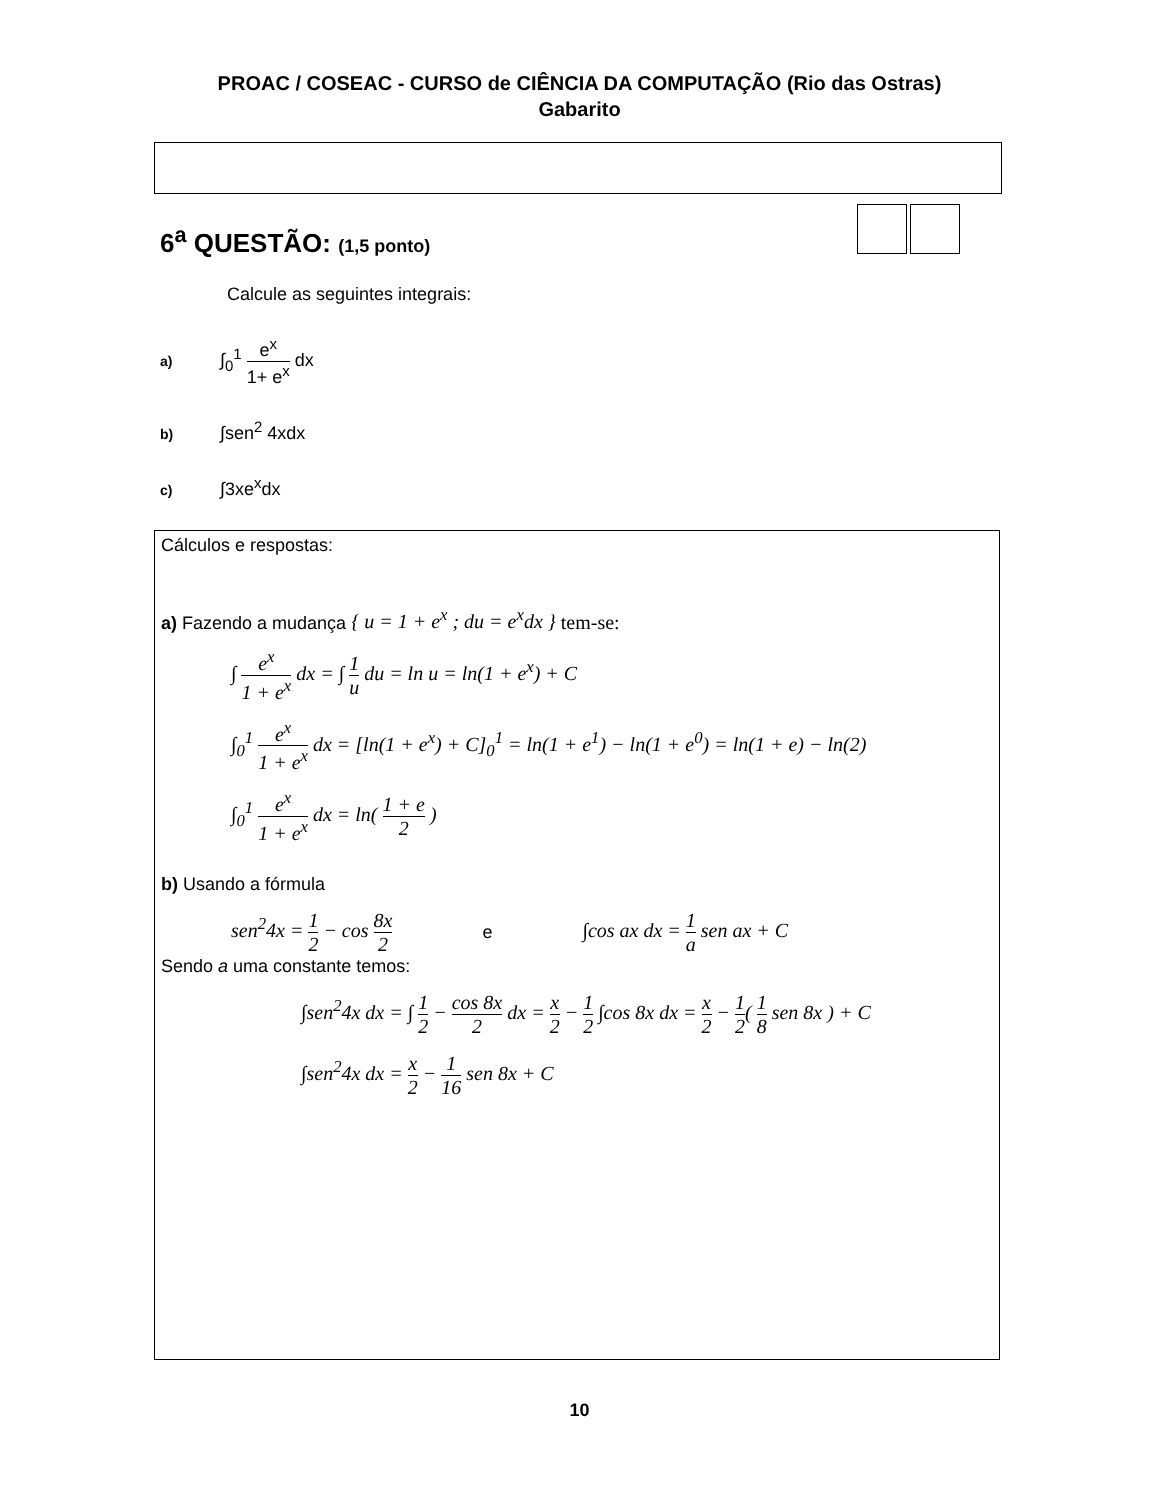PROAC / COSEAC - CURSO de CIÊNCIA DA COMPUTAÇÃO (Rio das Ostras)
Gabarito
6<sup>a</sup> QUESTÃO: (1,5 ponto)
Calcule as seguintes integrais:
a) ∫<sub>0</sub><sup>1</sup> e<sup>x</sup> 1+ e<sup>x</sup> dx
b) ∫sen<sup>2</sup> 4xdx
c) ∫3xe<sup>x</sup>dx
Cálculos e respostas:
a) Fazendo a mudança { u = 1 + e<sup>x</sup> ; du = e<sup>x</sup>dx } tem-se:
∫ e<sup>x</sup> 1 + e<sup>x</sup> dx = ∫ 1 u du = ln u = ln(1 + e<sup>x</sup>) + C
∫<sub>0</sub><sup>1</sup> e<sup>x</sup> 1 + e<sup>x</sup> dx = [ln(1 + e<sup>x</sup>) + C]<sub>0</sub><sup>1</sup> = ln(1 + e<sup>1</sup>) − ln(1 + e<sup>0</sup>) = ln(1 + e) − ln(2)
∫<sub>0</sub><sup>1</sup> e<sup>x</sup> 1 + e<sup>x</sup> dx = ln( 1 + e 2 )
b) Usando a fórmula
sen<sup>2</sup>4x = 1 2 − cos 8x 2 e ∫cos ax dx = 1 a sen ax + C
Sendo a uma constante temos:
∫sen<sup>2</sup>4x dx = ∫ 1 2 − cos 8x 2 dx = x 2 − 1 2 ∫cos 8x dx = x 2 − 1 2( 1 8 sen 8x ) + C
∫sen<sup>2</sup>4x dx = x 2 − 1 16 sen 8x + C
10